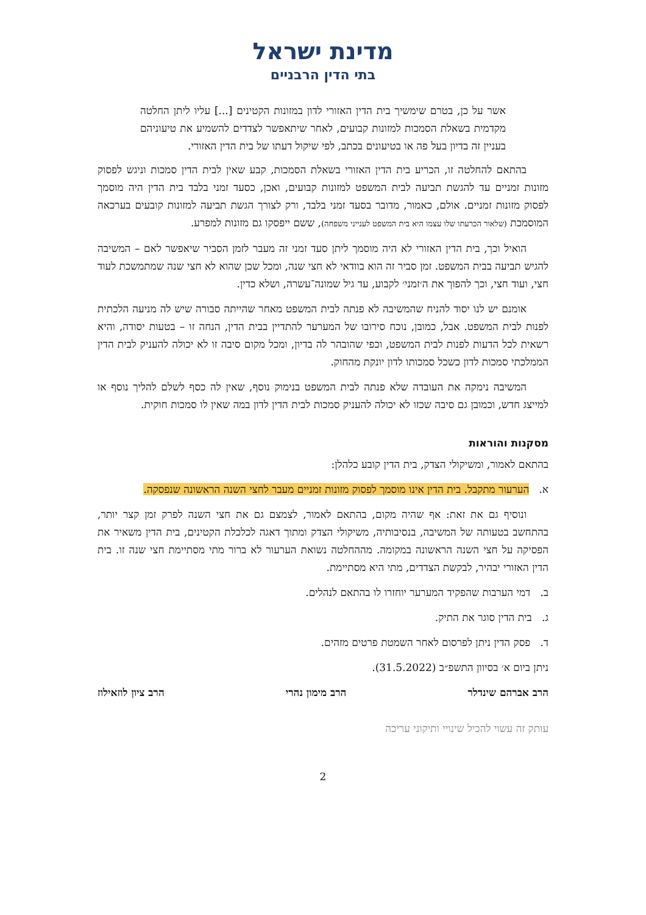מדינת ישראל
בתי הדין הרבניים
אשר על כן, בטרם שימשיך בית הדין האזורי לדון במזונות הקטינים [...] עליו ליתן החלטה מקדמית בשאלת הסמכות למזונות קבועים, לאחר שיתאפשר לצדדים להשמיע את טיעוניהם בעניין זה בדיון בעל פה או בטיעונים בכתב, לפי שיקול דעתו של בית הדין האזורי.
בהתאם להחלטה זו, הכריע בית הדין האזורי בשאלת הסמכות, קבע שאין לבית הדין סמכות וניגש לפסוק מזונות זמניים עד להגשת תביעה לבית המשפט למזונות קבועים, ואכן, כסעד זמני בלבד בית הדין היה מוסמך לפסוק מזונות זמניים. אולם, כאמור, מדובר בסעד זמני בלבד, ורק לצורך הגשת תביעה למזונות קובעים בערכאה המוסמכת (שלאור הכרעתו שלו עצמו היא בית המשפט לענייני משפחה), ששם ייפסקו גם מזונות למפרע.
הואיל וכך, בית הדין האזורי לא היה מוסמך ליתן סעד זמני זה מעבר לזמן הסביר שיאפשר לאם – המשיבה להגיש תביעה בבית המשפט. זמן סביר זה הוא בוודאי לא חצי שנה, ומכל שכן שהוא לא חצי שנה שמתמשכת לעוד חצי, ועוד חצי, וכך להפוך את ה׳זמני׳ לקבוע, עד גיל שמונה־עשרה, ושלא כדין.
אומנם יש לנו יסוד להניח שהמשיבה לא פנתה לבית המשפט מאחר שהייתה סבורה שיש לה מניעה הלכתית לפנות לבית המשפט. אבל, כמובן, נוכח סירובו של המערער להתדיין בבית הדין, הנחה זו – בטעות יסודה, והיא רשאית לכל הדעות לפנות לבית המשפט, וכפי שהובהר לה בדיון, ומכל מקום סיבה זו לא יכולה להעניק לבית הדין הממלכתי סמכות לדון כשכל סמכותו לדון יונקת מהחוק.
המשיבה נימקה את העובדה שלא פנתה לבית המשפט בנימוק נוסף, שאין לה כסף לשלם להליך נוסף או למייצג חדש, וכמובן גם סיבה שכזו לא יכולה להעניק סמכות לבית הדין לדון במה שאין לו סמכות חוקית.
מסקנות והוראות
בהתאם לאמור, ומשיקולי הצדק, בית הדין קובע כלהלן:
א. הערעור מתקבל. בית הדין אינו מוסמך לפסוק מזונות זמניים מעבר לחצי השנה הראשונה שנפסקה.
ונוסיף גם את זאת: אף שהיה מקום, בהתאם לאמור, לצמצם גם את חצי השנה לפרק זמן קצר יותר, בהתחשב בטעותה של המשיבה, בנסיבותיה, משיקולי הצדק ומתוך דאגה לכלכלת הקטינים, בית הדין משאיר את הפסיקה על חצי השנה הראשונה במקומה. מההחלטה נשואת הערעור לא ברור מתי מסתיימת חצי שנה זו. בית הדין האזורי יבהיר, לבקשת הצדדים, מתי היא מסתיימת.
ב. דמי הערבות שהפקיד המערער יוחזרו לו בהתאם לנהלים.
ג. בית הדין סוגר את התיק.
ד. פסק הדין ניתן לפרסום לאחר השמטת פרטים מזהים.
ניתן ביום א׳ בסיוון התשפ״ב (31.5.2022).
הרב אברהם שינדלר הרב מימון נהרי הרב ציון לוזאילוז
עותק זה עשוי להכיל שינויי ותיקוני עריכה
2